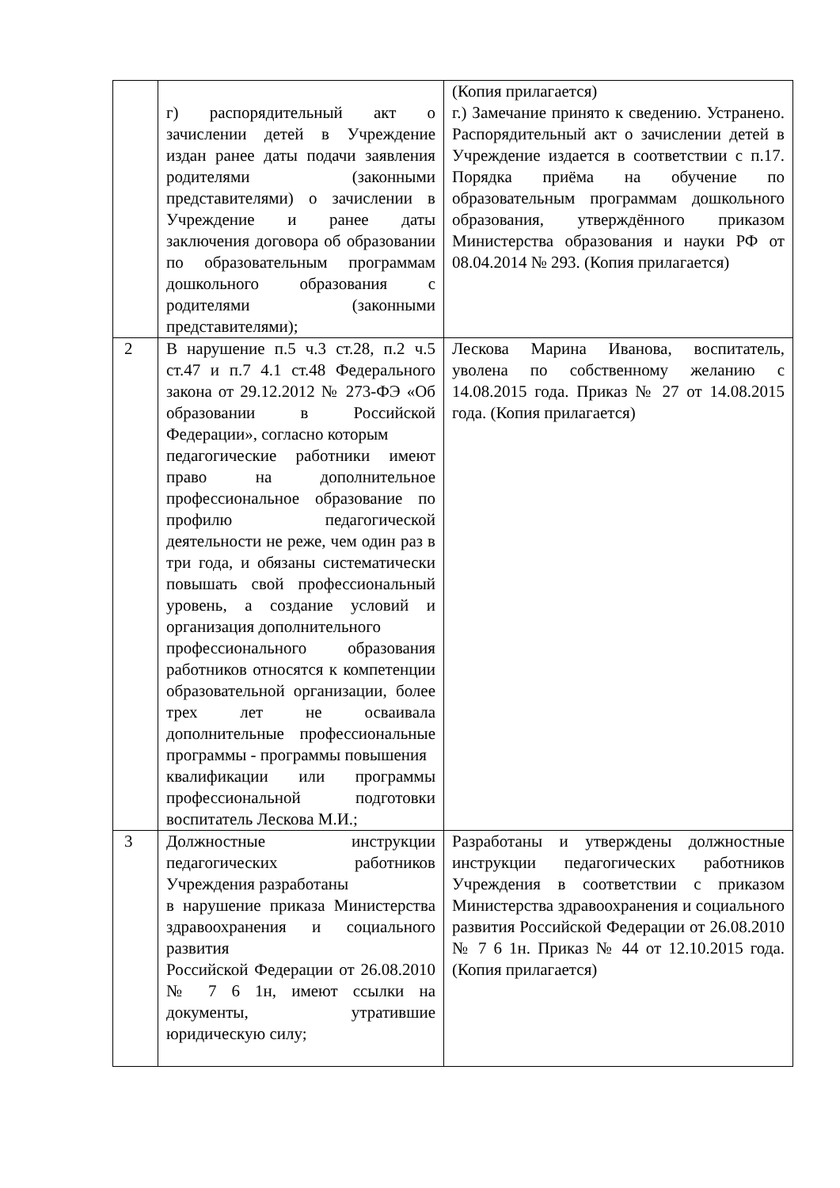| | г) распорядительный акт о зачислении детей в Учреждение издан ранее даты подачи заявления родителями (законными представителями) о зачислении в Учреждение и ранее даты заключения договора об образовании по образовательным программам дошкольного образования с родителями (законными представителями); | (Копия прилагается) г.) Замечание принято к сведению. Устранено. Распорядительный акт о зачислении детей в Учреждение издается в соответствии с п.17. Порядка приёма на обучение по образовательным программам дошкольного образования, утверждённого приказом Министерства образования и науки РФ от 08.04.2014 № 293. (Копия прилагается) |
| 2 | В нарушение п.5 ч.3 ст.28, п.2 ч.5 ст.47 и п.7 4.1 ст.48 Федерального закона от 29.12.2012 № 273-ФЭ «Об образовании в Российской Федерации», согласно которым педагогические работники имеют право на дополнительное профессиональное образование по профилю педагогической деятельности не реже, чем один раз в три года, и обязаны систематически повышать свой профессиональный уровень, а создание условий и организация дополнительного профессионального образования работников относятся к компетенции образовательной организации, более трех лет не осваивала дополнительные профессиональные программы - программы повышения квалификации или программы профессиональной подготовки воспитатель Лескова М.И.; | Лескова Марина Иванова, воспитатель, уволена по собственному желанию с 14.08.2015 года. Приказ № 27 от 14.08.2015 года. (Копия прилагается) |
| 3 | Должностные инструкции педагогических работников Учреждения разработаны в нарушение приказа Министерства здравоохранения и социального развития Российской Федерации от 26.08.2010 № 7 6 1н, имеют ссылки на документы, утратившие юридическую силу; | Разработаны и утверждены должностные инструкции педагогических работников Учреждения в соответствии с приказом Министерства здравоохранения и социального развития Российской Федерации от 26.08.2010 № 7 6 1н. Приказ № 44 от 12.10.2015 года. (Копия прилагается) |